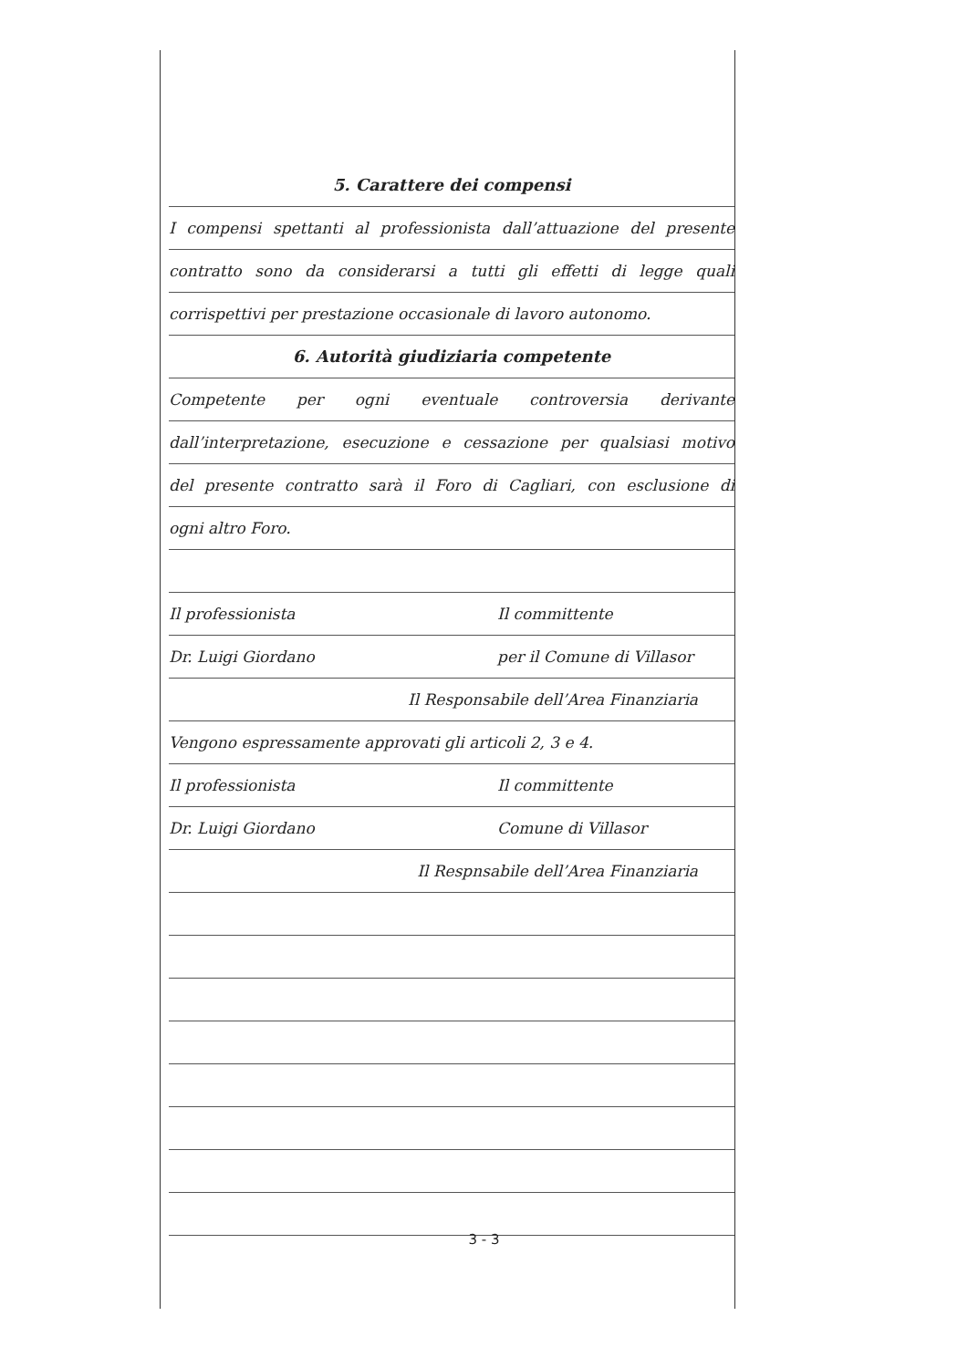5. Carattere dei compensi
I compensi spettanti al professionista dall’attuazione del presente
contratto sono da considerarsi a tutti gli effetti di legge quali
corrispettivi per prestazione occasionale di lavoro autonomo.
6. Autorità giudiziaria competente
Competente per ogni eventuale controversia derivante
dall’interpretazione, esecuzione e cessazione per qualsiasi motivo
del presente contratto sarà il Foro di Cagliari, con esclusione di
ogni altro Foro.
Il professionista Il committente
Dr. Luigi Giordano per il Comune di Villasor
Il Responsabile dell’Area Finanziaria
Vengono espressamente approvati gli articoli 2, 3 e 4.
Il professionista Il committente
Dr. Luigi Giordano Comune di Villasor
Il Respnsabile dell’Area Finanziaria
3 - 3